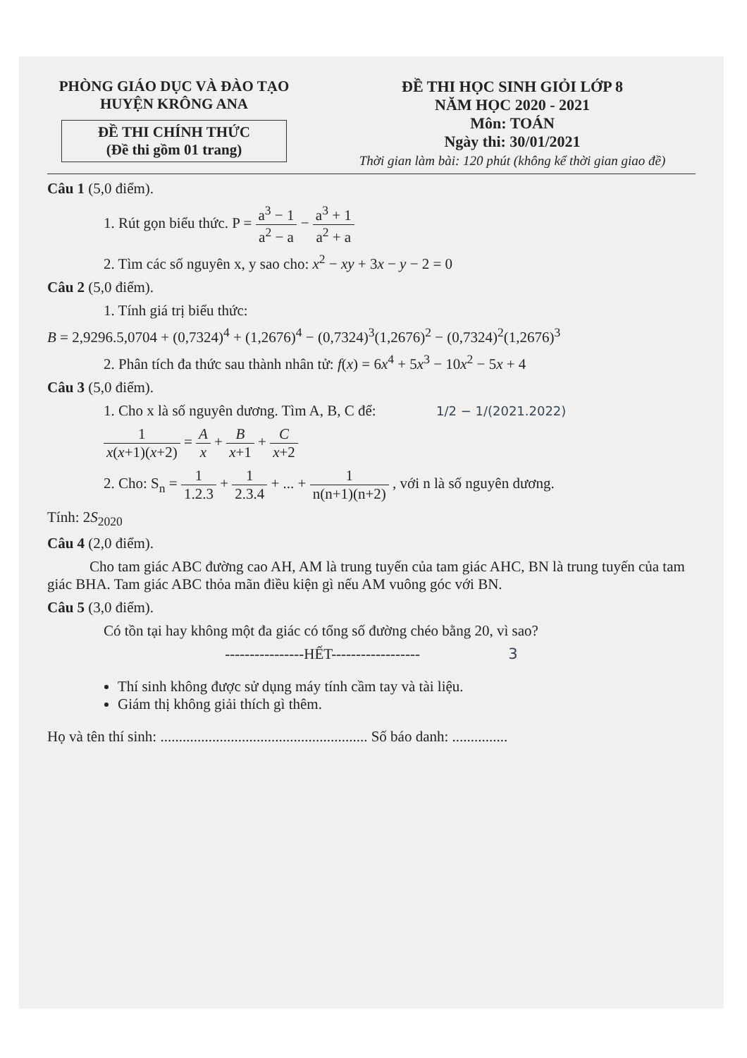PHÒNG GIÁO DỤC VÀ ĐÀO TẠO
HUYỆN KRÔNG ANA
ĐỀ THI CHÍNH THỨC
(Đề thi gồm 01 trang)
ĐỀ THI HỌC SINH GIỎI LỚP 8
NĂM HỌC 2020 - 2021
Môn: TOÁN
Ngày thi: 30/01/2021
Thời gian làm bài: 120 phút (không kể thời gian giao đề)
Câu 1 (5,0 điểm).
1. Rút gọn biểu thức. P = a<sup>3</sup> − 1 a<sup>2</sup> − a − a<sup>3</sup> + 1 a<sup>2</sup> + a
2. Tìm các số nguyên x, y sao cho: x<sup>2</sup> − xy + 3x − y − 2 = 0
Câu 2 (5,0 điểm).
1. Tính giá trị biểu thức:
B = 2,9296.5,0704 + (0,7324)<sup>4</sup> + (1,2676)<sup>4</sup> − (0,7324)<sup>3</sup>(1,2676)<sup>2</sup> − (0,7324)<sup>2</sup>(1,2676)<sup>3</sup>
2. Phân tích đa thức sau thành nhân tử: f(x) = 6x<sup>4</sup> + 5x<sup>3</sup> − 10x<sup>2</sup> − 5x + 4
Câu 3 (5,0 điểm).
1. Cho x là số nguyên dương. Tìm A, B, C để: 1/2 − 1/(2021.2022)
1 x(x+1)(x+2) = A x + B x+1 + C x+2
2. Cho: S<sub>n</sub> = 1 1.2.3 + 1 2.3.4 + ... + 1 n(n+1)(n+2) , với n là số nguyên dương.
Tính: 2S<sub>2020</sub>
Câu 4 (2,0 điểm).
Cho tam giác ABC đường cao AH, AM là trung tuyến của tam giác AHC, BN là trung tuyến của tam giác BHA. Tam giác ABC thỏa mãn điều kiện gì nếu AM vuông góc với BN.
Câu 5 (3,0 điểm).
Có tồn tại hay không một đa giác có tổng số đường chéo bằng 20, vì sao?
----------------HẾT------------------ 3
Thí sinh không được sử dụng máy tính cầm tay và tài liệu.
Giám thị không giải thích gì thêm.
Họ và tên thí sinh: ........................................................ Số báo danh: ...............